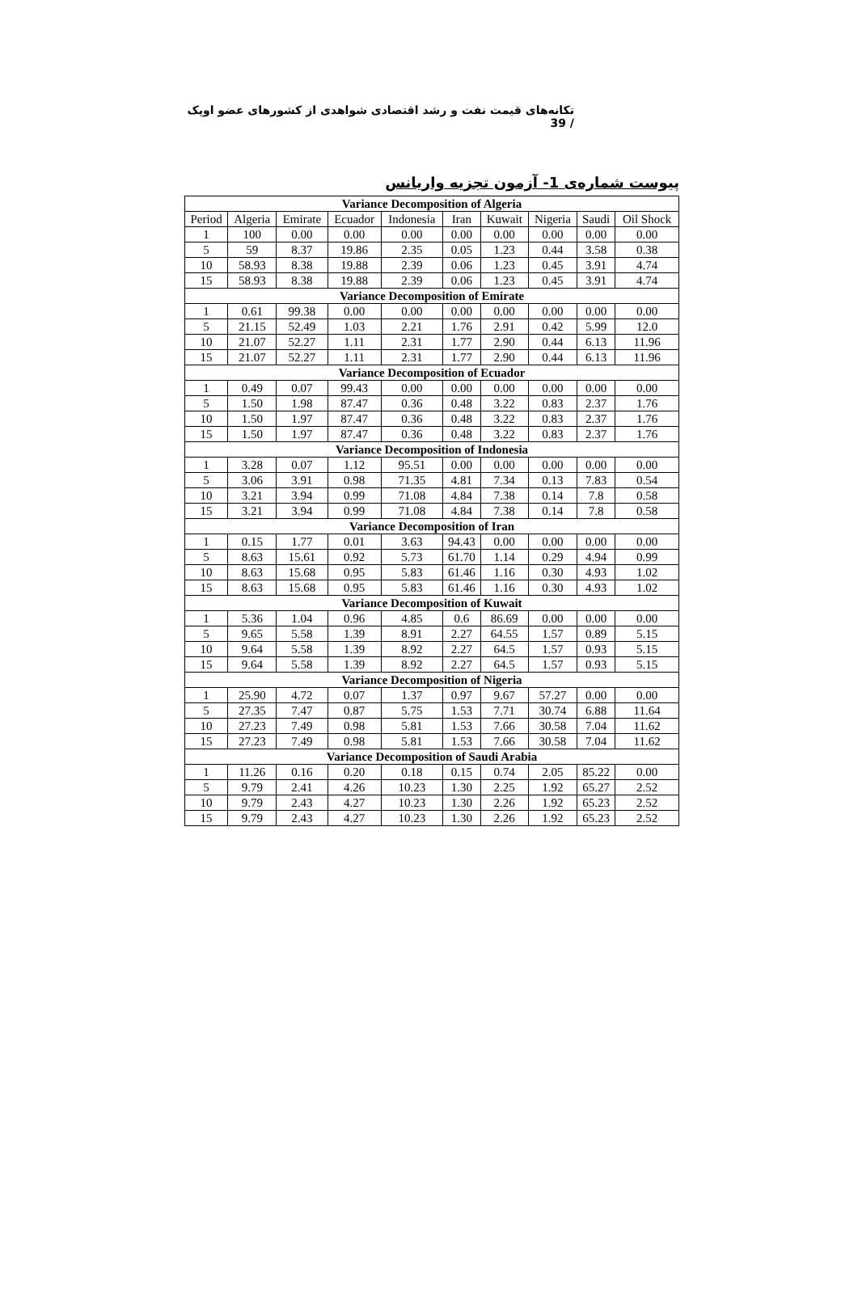تکانه‌های قیمت نفت و رشد اقتصادی شواهدی از کشورهای عضو اوپک / 39
پیوست شماره‌ی 1- آزمون تجزیه واریانس
| Variance Decomposition of Algeria | | | | | | | | | |
| Period | Algeria | Emirate | Ecuador | Indonesia | Iran | Kuwait | Nigeria | Saudi | Oil Shock |
| 1 | 100 | 0.00 | 0.00 | 0.00 | 0.00 | 0.00 | 0.00 | 0.00 | 0.00 |
| 5 | 59 | 8.37 | 19.86 | 2.35 | 0.05 | 1.23 | 0.44 | 3.58 | 0.38 |
| 10 | 58.93 | 8.38 | 19.88 | 2.39 | 0.06 | 1.23 | 0.45 | 3.91 | 4.74 |
| 15 | 58.93 | 8.38 | 19.88 | 2.39 | 0.06 | 1.23 | 0.45 | 3.91 | 4.74 |
| Variance Decomposition of Emirate | | | | | | | | | |
| 1 | 0.61 | 99.38 | 0.00 | 0.00 | 0.00 | 0.00 | 0.00 | 0.00 | 0.00 |
| 5 | 21.15 | 52.49 | 1.03 | 2.21 | 1.76 | 2.91 | 0.42 | 5.99 | 12.0 |
| 10 | 21.07 | 52.27 | 1.11 | 2.31 | 1.77 | 2.90 | 0.44 | 6.13 | 11.96 |
| 15 | 21.07 | 52.27 | 1.11 | 2.31 | 1.77 | 2.90 | 0.44 | 6.13 | 11.96 |
| Variance Decomposition of Ecuador | | | | | | | | | |
| 1 | 0.49 | 0.07 | 99.43 | 0.00 | 0.00 | 0.00 | 0.00 | 0.00 | 0.00 |
| 5 | 1.50 | 1.98 | 87.47 | 0.36 | 0.48 | 3.22 | 0.83 | 2.37 | 1.76 |
| 10 | 1.50 | 1.97 | 87.47 | 0.36 | 0.48 | 3.22 | 0.83 | 2.37 | 1.76 |
| 15 | 1.50 | 1.97 | 87.47 | 0.36 | 0.48 | 3.22 | 0.83 | 2.37 | 1.76 |
| Variance Decomposition of Indonesia | | | | | | | | | |
| 1 | 3.28 | 0.07 | 1.12 | 95.51 | 0.00 | 0.00 | 0.00 | 0.00 | 0.00 |
| 5 | 3.06 | 3.91 | 0.98 | 71.35 | 4.81 | 7.34 | 0.13 | 7.83 | 0.54 |
| 10 | 3.21 | 3.94 | 0.99 | 71.08 | 4.84 | 7.38 | 0.14 | 7.8 | 0.58 |
| 15 | 3.21 | 3.94 | 0.99 | 71.08 | 4.84 | 7.38 | 0.14 | 7.8 | 0.58 |
| Variance Decomposition of Iran | | | | | | | | | |
| 1 | 0.15 | 1.77 | 0.01 | 3.63 | 94.43 | 0.00 | 0.00 | 0.00 | 0.00 |
| 5 | 8.63 | 15.61 | 0.92 | 5.73 | 61.70 | 1.14 | 0.29 | 4.94 | 0.99 |
| 10 | 8.63 | 15.68 | 0.95 | 5.83 | 61.46 | 1.16 | 0.30 | 4.93 | 1.02 |
| 15 | 8.63 | 15.68 | 0.95 | 5.83 | 61.46 | 1.16 | 0.30 | 4.93 | 1.02 |
| Variance Decomposition of Kuwait | | | | | | | | | |
| 1 | 5.36 | 1.04 | 0.96 | 4.85 | 0.6 | 86.69 | 0.00 | 0.00 | 0.00 |
| 5 | 9.65 | 5.58 | 1.39 | 8.91 | 2.27 | 64.55 | 1.57 | 0.89 | 5.15 |
| 10 | 9.64 | 5.58 | 1.39 | 8.92 | 2.27 | 64.5 | 1.57 | 0.93 | 5.15 |
| 15 | 9.64 | 5.58 | 1.39 | 8.92 | 2.27 | 64.5 | 1.57 | 0.93 | 5.15 |
| Variance Decomposition of Nigeria | | | | | | | | | |
| 1 | 25.90 | 4.72 | 0.07 | 1.37 | 0.97 | 9.67 | 57.27 | 0.00 | 0.00 |
| 5 | 27.35 | 7.47 | 0.87 | 5.75 | 1.53 | 7.71 | 30.74 | 6.88 | 11.64 |
| 10 | 27.23 | 7.49 | 0.98 | 5.81 | 1.53 | 7.66 | 30.58 | 7.04 | 11.62 |
| 15 | 27.23 | 7.49 | 0.98 | 5.81 | 1.53 | 7.66 | 30.58 | 7.04 | 11.62 |
| Variance Decomposition of Saudi Arabia | | | | | | | | | |
| 1 | 11.26 | 0.16 | 0.20 | 0.18 | 0.15 | 0.74 | 2.05 | 85.22 | 0.00 |
| 5 | 9.79 | 2.41 | 4.26 | 10.23 | 1.30 | 2.25 | 1.92 | 65.27 | 2.52 |
| 10 | 9.79 | 2.43 | 4.27 | 10.23 | 1.30 | 2.26 | 1.92 | 65.23 | 2.52 |
| 15 | 9.79 | 2.43 | 4.27 | 10.23 | 1.30 | 2.26 | 1.92 | 65.23 | 2.52 |